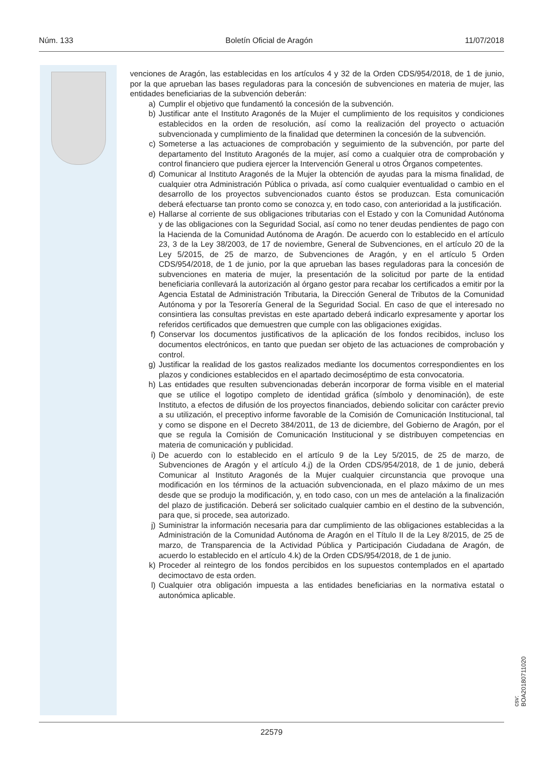Núm. 133 Boletín Oficial de Aragón 11/07/2018
venciones de Aragón, las establecidas en los artículos 4 y 32 de la Orden CDS/954/2018, de 1 de junio, por la que aprueban las bases reguladoras para la concesión de subvenciones en materia de mujer, las entidades beneficiarias de la subvención deberán:
a) Cumplir el objetivo que fundamentó la concesión de la subvención.
b) Justificar ante el Instituto Aragonés de la Mujer el cumplimiento de los requisitos y condiciones establecidos en la orden de resolución, así como la realización del proyecto o actuación subvencionada y cumplimiento de la finalidad que determinen la concesión de la subvención.
c) Someterse a las actuaciones de comprobación y seguimiento de la subvención, por parte del departamento del Instituto Aragonés de la mujer, así como a cualquier otra de comprobación y control financiero que pudiera ejercer la Intervención General u otros Órganos competentes.
d) Comunicar al Instituto Aragonés de la Mujer la obtención de ayudas para la misma finalidad, de cualquier otra Administración Pública o privada, así como cualquier eventualidad o cambio en el desarrollo de los proyectos subvencionados cuanto éstos se produzcan. Esta comunicación deberá efectuarse tan pronto como se conozca y, en todo caso, con anterioridad a la justificación.
e) Hallarse al corriente de sus obligaciones tributarias con el Estado y con la Comunidad Autónoma y de las obligaciones con la Seguridad Social, así como no tener deudas pendientes de pago con la Hacienda de la Comunidad Autónoma de Aragón. De acuerdo con lo establecido en el artículo 23, 3 de la Ley 38/2003, de 17 de noviembre, General de Subvenciones, en el artículo 20 de la Ley 5/2015, de 25 de marzo, de Subvenciones de Aragón, y en el artículo 5 Orden CDS/954/2018, de 1 de junio, por la que aprueban las bases reguladoras para la concesión de subvenciones en materia de mujer, la presentación de la solicitud por parte de la entidad beneficiaria conllevará la autorización al órgano gestor para recabar los certificados a emitir por la Agencia Estatal de Administración Tributaria, la Dirección General de Tributos de la Comunidad Autónoma y por la Tesorería General de la Seguridad Social. En caso de que el interesado no consintiera las consultas previstas en este apartado deberá indicarlo expresamente y aportar los referidos certificados que demuestren que cumple con las obligaciones exigidas.
f) Conservar los documentos justificativos de la aplicación de los fondos recibidos, incluso los documentos electrónicos, en tanto que puedan ser objeto de las actuaciones de comprobación y control.
g) Justificar la realidad de los gastos realizados mediante los documentos correspondientes en los plazos y condiciones establecidos en el apartado decimoséptimo de esta convocatoria.
h) Las entidades que resulten subvencionadas deberán incorporar de forma visible en el material que se utilice el logotipo completo de identidad gráfica (símbolo y denominación), de este Instituto, a efectos de difusión de los proyectos financiados, debiendo solicitar con carácter previo a su utilización, el preceptivo informe favorable de la Comisión de Comunicación Institucional, tal y como se dispone en el Decreto 384/2011, de 13 de diciembre, del Gobierno de Aragón, por el que se regula la Comisión de Comunicación Institucional y se distribuyen competencias en materia de comunicación y publicidad.
i) De acuerdo con lo establecido en el artículo 9 de la Ley 5/2015, de 25 de marzo, de Subvenciones de Aragón y el artículo 4.j) de la Orden CDS/954/2018, de 1 de junio, deberá Comunicar al Instituto Aragonés de la Mujer cualquier circunstancia que provoque una modificación en los términos de la actuación subvencionada, en el plazo máximo de un mes desde que se produjo la modificación, y, en todo caso, con un mes de antelación a la finalización del plazo de justificación. Deberá ser solicitado cualquier cambio en el destino de la subvención, para que, si procede, sea autorizado.
j) Suministrar la información necesaria para dar cumplimiento de las obligaciones establecidas a la Administración de la Comunidad Autónoma de Aragón en el Título II de la Ley 8/2015, de 25 de marzo, de Transparencia de la Actividad Pública y Participación Ciudadana de Aragón, de acuerdo lo establecido en el artículo 4.k) de la Orden CDS/954/2018, de 1 de junio.
k) Proceder al reintegro de los fondos percibidos en los supuestos contemplados en el apartado decimoctavo de esta orden.
l) Cualquier otra obligación impuesta a las entidades beneficiarias en la normativa estatal o autonómica aplicable.
csv: BOA20180711020
22579